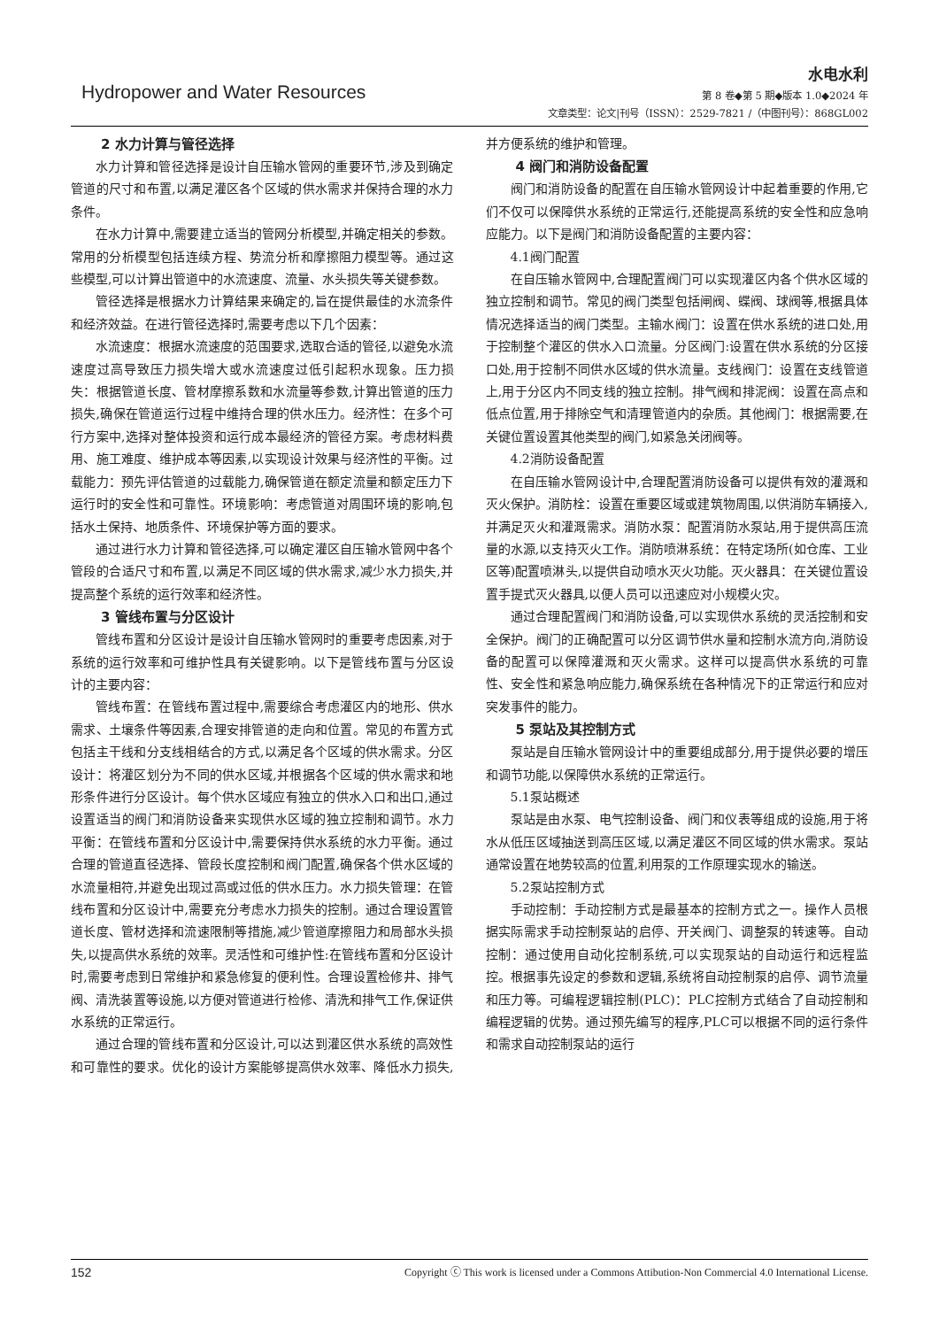Hydropower and Water Resources
水电水利
第 8 卷◆第 5 期◆版本 1.0◆2024 年
文章类型：论文|刊号（ISSN）：2529-7821 /（中图刊号）：868GL002
2 水力计算与管径选择
水力计算和管径选择是设计自压输水管网的重要环节,涉及到确定管道的尺寸和布置,以满足灌区各个区域的供水需求并保持合理的水力条件。
在水力计算中,需要建立适当的管网分析模型,并确定相关的参数。常用的分析模型包括连续方程、势流分析和摩擦阻力模型等。通过这些模型,可以计算出管道中的水流速度、流量、水头损失等关键参数。
管径选择是根据水力计算结果来确定的,旨在提供最佳的水流条件和经济效益。在进行管径选择时,需要考虑以下几个因素：
水流速度：根据水流速度的范围要求,选取合适的管径,以避免水流速度过高导致压力损失增大或水流速度过低引起积水现象。压力损失：根据管道长度、管材摩擦系数和水流量等参数,计算出管道的压力损失,确保在管道运行过程中维持合理的供水压力。经济性：在多个可行方案中,选择对整体投资和运行成本最经济的管径方案。考虑材料费用、施工难度、维护成本等因素,以实现设计效果与经济性的平衡。过载能力：预先评估管道的过载能力,确保管道在额定流量和额定压力下运行时的安全性和可靠性。环境影响：考虑管道对周围环境的影响,包括水土保持、地质条件、环境保护等方面的要求。
通过进行水力计算和管径选择,可以确定灌区自压输水管网中各个管段的合适尺寸和布置,以满足不同区域的供水需求,减少水力损失,并提高整个系统的运行效率和经济性。
3 管线布置与分区设计
管线布置和分区设计是设计自压输水管网时的重要考虑因素,对于系统的运行效率和可维护性具有关键影响。以下是管线布置与分区设计的主要内容：
管线布置：在管线布置过程中,需要综合考虑灌区内的地形、供水需求、土壤条件等因素,合理安排管道的走向和位置。常见的布置方式包括主干线和分支线相结合的方式,以满足各个区域的供水需求。分区设计：将灌区划分为不同的供水区域,并根据各个区域的供水需求和地形条件进行分区设计。每个供水区域应有独立的供水入口和出口,通过设置适当的阀门和消防设备来实现供水区域的独立控制和调节。水力平衡：在管线布置和分区设计中,需要保持供水系统的水力平衡。通过合理的管道直径选择、管段长度控制和阀门配置,确保各个供水区域的水流量相符,并避免出现过高或过低的供水压力。水力损失管理：在管线布置和分区设计中,需要充分考虑水力损失的控制。通过合理设置管道长度、管材选择和流速限制等措施,减少管道摩擦阻力和局部水头损失,以提高供水系统的效率。灵活性和可维护性:在管线布置和分区设计时,需要考虑到日常维护和紧急修复的便利性。合理设置检修井、排气阀、清洗装置等设施,以方便对管道进行检修、清洗和排气工作,保证供水系统的正常运行。
通过合理的管线布置和分区设计,可以达到灌区供水系统的高效性和可靠性的要求。优化的设计方案能够提高供水效率、降低水力损失,并方便系统的维护和管理。
4 阀门和消防设备配置
阀门和消防设备的配置在自压输水管网设计中起着重要的作用,它们不仅可以保障供水系统的正常运行,还能提高系统的安全性和应急响应能力。以下是阀门和消防设备配置的主要内容：
4.1阀门配置
在自压输水管网中,合理配置阀门可以实现灌区内各个供水区域的独立控制和调节。常见的阀门类型包括闸阀、蝶阀、球阀等,根据具体情况选择适当的阀门类型。主输水阀门：设置在供水系统的进口处,用于控制整个灌区的供水入口流量。分区阀门:设置在供水系统的分区接口处,用于控制不同供水区域的供水流量。支线阀门：设置在支线管道上,用于分区内不同支线的独立控制。排气阀和排泥阀：设置在高点和低点位置,用于排除空气和清理管道内的杂质。其他阀门：根据需要,在关键位置设置其他类型的阀门,如紧急关闭阀等。
4.2消防设备配置
在自压输水管网设计中,合理配置消防设备可以提供有效的灌溉和灭火保护。消防栓：设置在重要区域或建筑物周围,以供消防车辆接入,并满足灭火和灌溉需求。消防水泵：配置消防水泵站,用于提供高压流量的水源,以支持灭火工作。消防喷淋系统：在特定场所(如仓库、工业区等)配置喷淋头,以提供自动喷水灭火功能。灭火器具：在关键位置设置手提式灭火器具,以便人员可以迅速应对小规模火灾。
通过合理配置阀门和消防设备,可以实现供水系统的灵活控制和安全保护。阀门的正确配置可以分区调节供水量和控制水流方向,消防设备的配置可以保障灌溉和灭火需求。这样可以提高供水系统的可靠性、安全性和紧急响应能力,确保系统在各种情况下的正常运行和应对突发事件的能力。
5 泵站及其控制方式
泵站是自压输水管网设计中的重要组成部分,用于提供必要的增压和调节功能,以保障供水系统的正常运行。
5.1泵站概述
泵站是由水泵、电气控制设备、阀门和仪表等组成的设施,用于将水从低压区域抽送到高压区域,以满足灌区不同区域的供水需求。泵站通常设置在地势较高的位置,利用泵的工作原理实现水的输送。
5.2泵站控制方式
手动控制：手动控制方式是最基本的控制方式之一。操作人员根据实际需求手动控制泵站的启停、开关阀门、调整泵的转速等。自动控制：通过使用自动化控制系统,可以实现泵站的自动运行和远程监控。根据事先设定的参数和逻辑,系统将自动控制泵的启停、调节流量和压力等。可编程逻辑控制(PLC)：PLC控制方式结合了自动控制和编程逻辑的优势。通过预先编写的程序,PLC可以根据不同的运行条件和需求自动控制泵站的运行
152 Copyright ⓒ This work is licensed under a Commons Attibution-Non Commercial 4.0 International License.